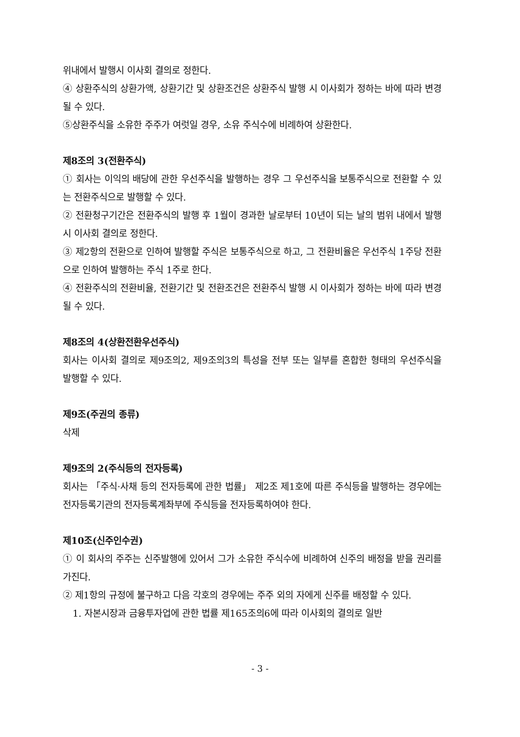위내에서 발행시 이사회 결의로 정한다.
④ 상환주식의 상환가액, 상환기간 및 상환조건은 상환주식 발행 시 이사회가 정하는 바에 따라 변경될 수 있다.
⑤상환주식을 소유한 주주가 여럿일 경우, 소유 주식수에 비례하여 상환한다.
제8조의 3(전환주식)
① 회사는 이익의 배당에 관한 우선주식을 발행하는 경우 그 우선주식을 보통주식으로 전환할 수 있는 전환주식으로 발행할 수 있다.
② 전환청구기간은 전환주식의 발행 후 1월이 경과한 날로부터 10년이 되는 날의 범위 내에서 발행시 이사회 결의로 정한다.
③ 제2항의 전환으로 인하여 발행할 주식은 보통주식으로 하고, 그 전환비율은 우선주식 1주당 전환으로 인하여 발행하는 주식 1주로 한다.
④ 전환주식의 전환비율, 전환기간 및 전환조건은 전환주식 발행 시 이사회가 정하는 바에 따라 변경될 수 있다.
제8조의 4(상환전환우선주식)
회사는 이사회 결의로 제9조의2, 제9조의3의 특성을 전부 또는 일부를 혼합한 형태의 우선주식을 발행할 수 있다.
제9조(주권의 종류)
삭제
제9조의 2(주식등의 전자등록)
회사는 「주식·사채 등의 전자등록에 관한 법률」 제2조 제1호에 따른 주식등을 발행하는 경우에는 전자등록기관의 전자등록계좌부에 주식등을 전자등록하여야 한다.
제10조(신주인수권)
① 이 회사의 주주는 신주발행에 있어서 그가 소유한 주식수에 비례하여 신주의 배정을 받을 권리를 가진다.
② 제1항의 규정에 불구하고 다음 각호의 경우에는 주주 외의 자에게 신주를 배정할 수 있다.
1. 자본시장과 금융투자업에 관한 법률 제165조의6에 따라 이사회의 결의로 일반
- 3 -